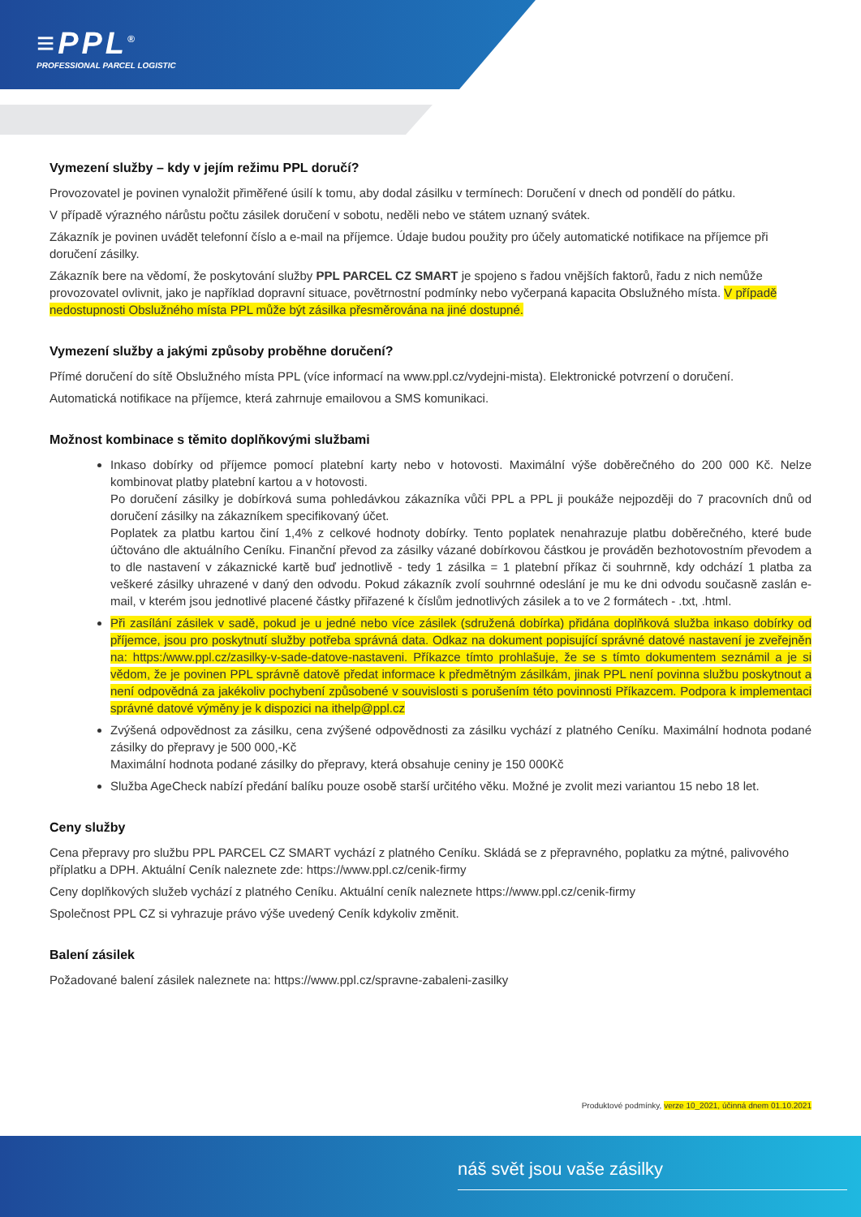≡PPL<sup>®</sup>
PROFESSIONAL PARCEL LOGISTIC
Vymezení služby – kdy v jejím režimu PPL doručí?
Provozovatel je povinen vynaložit přiměřené úsilí k tomu, aby dodal zásilku v termínech: Doručení v dnech od pondělí do pátku.
V případě výrazného nárůstu počtu zásilek doručení v sobotu, neděli nebo ve státem uznaný svátek.
Zákazník je povinen uvádět telefonní číslo a e-mail na příjemce. Údaje budou použity pro účely automatické notifikace na příjemce při doručení zásilky.
Zákazník bere na vědomí, že poskytování služby PPL PARCEL CZ SMART je spojeno s řadou vnějších faktorů, řadu z nich nemůže provozovatel ovlivnit, jako je například dopravní situace, povětrnostní podmínky nebo vyčerpaná kapacita Obslužného místa. V případě nedostupnosti Obslužného místa PPL může být zásilka přesměrována na jiné dostupné.
Vymezení služby a jakými způsoby proběhne doručení?
Přímé doručení do sítě Obslužného místa PPL (více informací na www.ppl.cz/vydejni-mista). Elektronické potvrzení o doručení.
Automatická notifikace na příjemce, která zahrnuje emailovou a SMS komunikaci.
Možnost kombinace s těmito doplňkovými službami
Inkaso dobírky od příjemce pomocí platební karty nebo v hotovosti. Maximální výše doběrečného do 200 000 Kč. Nelze kombinovat platby platební kartou a v hotovosti.
Po doručení zásilky je dobírková suma pohledávkou zákazníka vůči PPL a PPL ji poukáže nejpozději do 7 pracovních dnů od doručení zásilky na zákazníkem specifikovaný účet.
Poplatek za platbu kartou činí 1,4% z celkové hodnoty dobírky. Tento poplatek nenahrazuje platbu doběrečného, které bude účtováno dle aktuálního Ceníku. Finanční převod za zásilky vázané dobírkovou částkou je prováděn bezhotovostním převodem a to dle nastavení v zákaznické kartě buď jednotlivě - tedy 1 zásilka = 1 platební příkaz či souhrnně, kdy odchází 1 platba za veškeré zásilky uhrazené v daný den odvodu. Pokud zákazník zvolí souhrnné odeslání je mu ke dni odvodu současně zaslán e-mail, v kterém jsou jednotlivé placené částky přiřazené k číslům jednotlivých zásilek a to ve 2 formátech - .txt, .html.
Při zasílání zásilek v sadě, pokud je u jedné nebo více zásilek (sdružená dobírka) přidána doplňková služba inkaso dobírky od příjemce, jsou pro poskytnutí služby potřeba správná data. Odkaz na dokument popisující správné datové nastavení je zveřejněn na: https:/www.ppl.cz/zasilky-v-sade-datove-nastaveni. Příkazce tímto prohlašuje, že se s tímto dokumentem seznámil a je si vědom, že je povinen PPL správně datově předat informace k předmětným zásilkám, jinak PPL není povinna službu poskytnout a není odpovědná za jakékoliv pochybení způsobené v souvislosti s porušením této povinnosti Příkazcem. Podpora k implementaci správné datové výměny je k dispozici na ithelp@ppl.cz
Zvýšená odpovědnost za zásilku, cena zvýšené odpovědnosti za zásilku vychází z platného Ceníku. Maximální hodnota podané zásilky do přepravy je 500 000,-Kč
Maximální hodnota podané zásilky do přepravy, která obsahuje ceniny je 150 000Kč
Služba AgeCheck nabízí předání balíku pouze osobě starší určitého věku. Možné je zvolit mezi variantou 15 nebo 18 let.
Ceny služby
Cena přepravy pro službu PPL PARCEL CZ SMART vychází z platného Ceníku. Skládá se z přepravného, poplatku za mýtné, palivového příplatku a DPH. Aktuální Ceník naleznete zde: https://www.ppl.cz/cenik-firmy
Ceny doplňkových služeb vychází z platného Ceníku. Aktuální ceník naleznete https://www.ppl.cz/cenik-firmy
Společnost PPL CZ si vyhrazuje právo výše uvedený Ceník kdykoliv změnit.
Balení zásilek
Požadované balení zásilek naleznete na: https://www.ppl.cz/spravne-zabaleni-zasilky
Produktové podmínky, verze 10_2021, účinná dnem 01.10.2021
náš svět jsou vaše zásilky